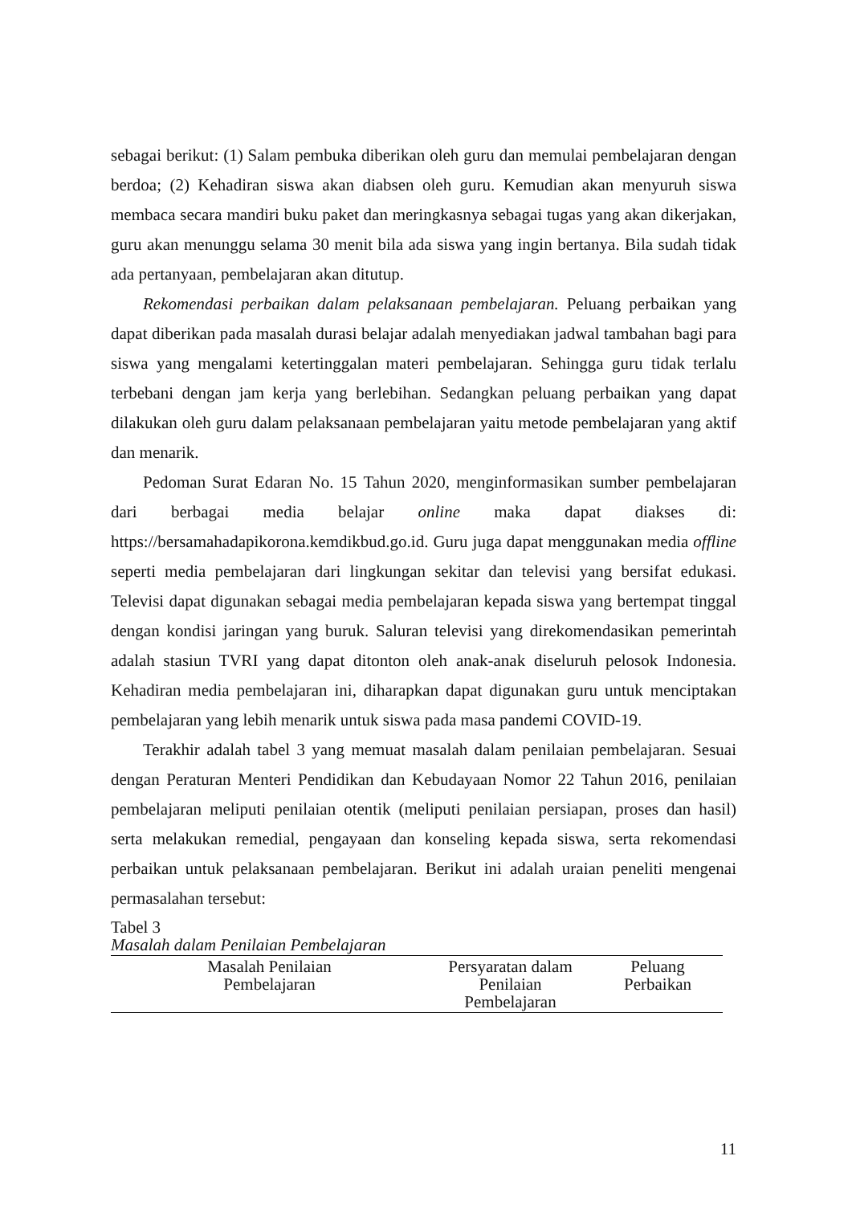sebagai berikut: (1) Salam pembuka diberikan oleh guru dan memulai pembelajaran dengan berdoa; (2) Kehadiran siswa akan diabsen oleh guru. Kemudian akan menyuruh siswa membaca secara mandiri buku paket dan meringkasnya sebagai tugas yang akan dikerjakan, guru akan menunggu selama 30 menit bila ada siswa yang ingin bertanya. Bila sudah tidak ada pertanyaan, pembelajaran akan ditutup.
Rekomendasi perbaikan dalam pelaksanaan pembelajaran. Peluang perbaikan yang dapat diberikan pada masalah durasi belajar adalah menyediakan jadwal tambahan bagi para siswa yang mengalami ketertinggalan materi pembelajaran. Sehingga guru tidak terlalu terbebani dengan jam kerja yang berlebihan. Sedangkan peluang perbaikan yang dapat dilakukan oleh guru dalam pelaksanaan pembelajaran yaitu metode pembelajaran yang aktif dan menarik.
Pedoman Surat Edaran No. 15 Tahun 2020, menginformasikan sumber pembelajaran dari berbagai media belajar online maka dapat diakses di: https://bersamahadapikorona.kemdikbud.go.id. Guru juga dapat menggunakan media offline seperti media pembelajaran dari lingkungan sekitar dan televisi yang bersifat edukasi. Televisi dapat digunakan sebagai media pembelajaran kepada siswa yang bertempat tinggal dengan kondisi jaringan yang buruk. Saluran televisi yang direkomendasikan pemerintah adalah stasiun TVRI yang dapat ditonton oleh anak-anak diseluruh pelosok Indonesia. Kehadiran media pembelajaran ini, diharapkan dapat digunakan guru untuk menciptakan pembelajaran yang lebih menarik untuk siswa pada masa pandemi COVID-19.
Terakhir adalah tabel 3 yang memuat masalah dalam penilaian pembelajaran. Sesuai dengan Peraturan Menteri Pendidikan dan Kebudayaan Nomor 22 Tahun 2016, penilaian pembelajaran meliputi penilaian otentik (meliputi penilaian persiapan, proses dan hasil) serta melakukan remedial, pengayaan dan konseling kepada siswa, serta rekomendasi perbaikan untuk pelaksanaan pembelajaran. Berikut ini adalah uraian peneliti mengenai permasalahan tersebut:
Tabel 3
Masalah dalam Penilaian Pembelajaran
| Masalah Penilaian Pembelajaran | Persyaratan dalam Penilaian Pembelajaran | Peluang Perbaikan |
| --- | --- | --- |
11